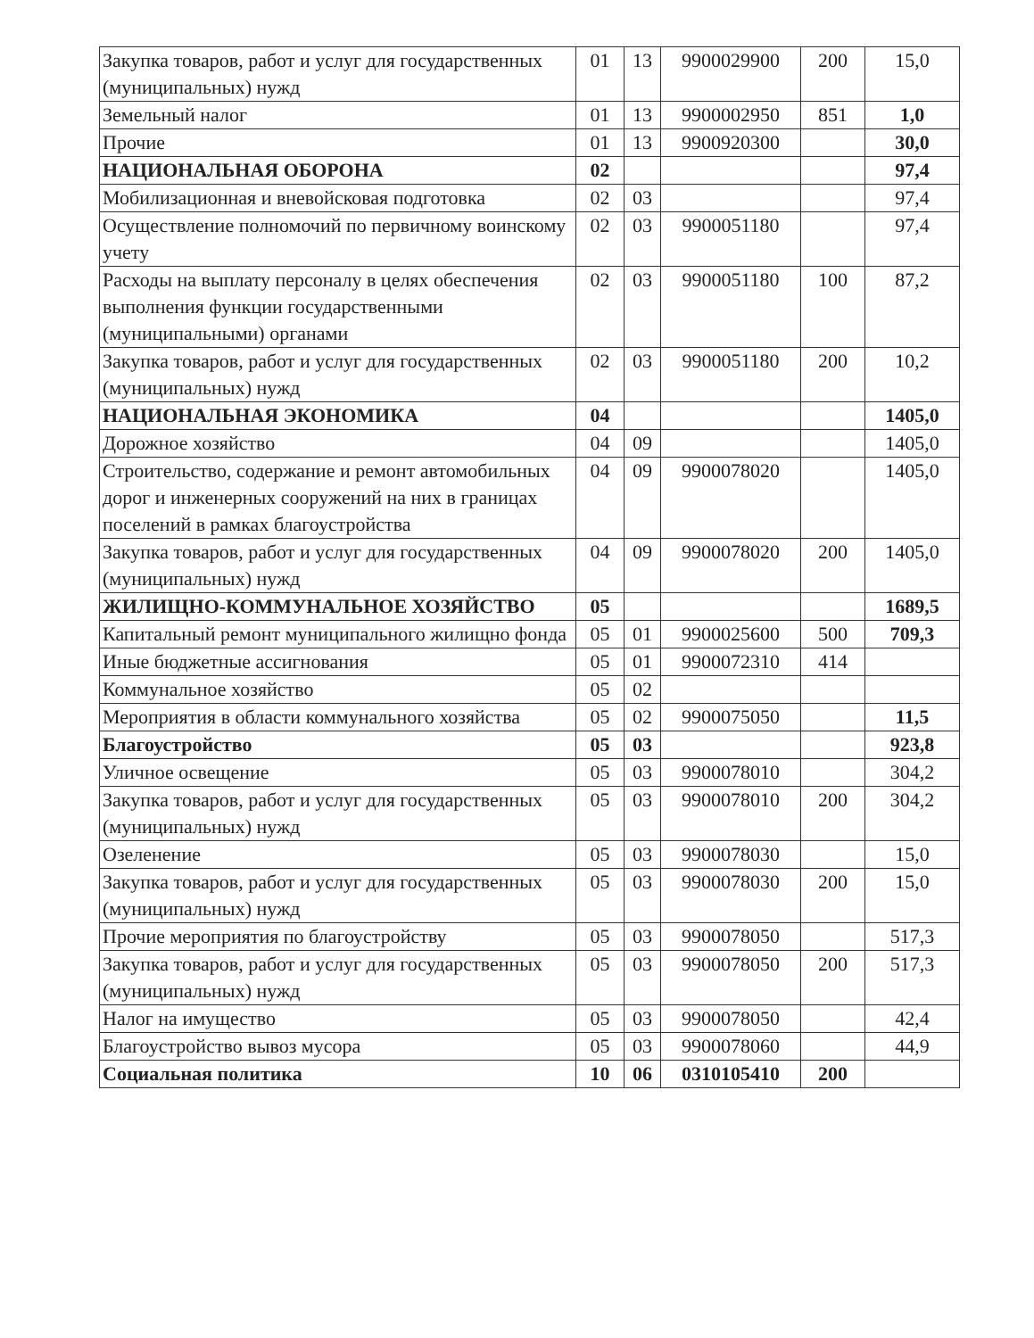| Закупка товаров, работ и услуг для государственных (муниципальных) нужд | 01 | 13 | 9900029900 | 200 | 15,0 |
| Земельный налог | 01 | 13 | 9900002950 | 851 | 1,0 |
| Прочие | 01 | 13 | 9900920300 | | 30,0 |
| НАЦИОНАЛЬНАЯ ОБОРОНА | 02 | | | | 97,4 |
| Мобилизационная и вневойсковая подготовка | 02 | 03 | | | 97,4 |
| Осуществление полномочий по первичному воинскому учету | 02 | 03 | 9900051180 | | 97,4 |
| Расходы на выплату персоналу в целях обеспечения выполнения функции государственными (муниципальными) органами | 02 | 03 | 9900051180 | 100 | 87,2 |
| Закупка товаров, работ и услуг для государственных (муниципальных) нужд | 02 | 03 | 9900051180 | 200 | 10,2 |
| НАЦИОНАЛЬНАЯ ЭКОНОМИКА | 04 | | | | 1405,0 |
| Дорожное хозяйство | 04 | 09 | | | 1405,0 |
| Строительство, содержание и ремонт автомобильных дорог и инженерных сооружений на них в границах поселений в рамках благоустройства | 04 | 09 | 9900078020 | | 1405,0 |
| Закупка товаров, работ и услуг для государственных (муниципальных) нужд | 04 | 09 | 9900078020 | 200 | 1405,0 |
| ЖИЛИЩНО-КОММУНАЛЬНОЕ ХОЗЯЙСТВО | 05 | | | | 1689,5 |
| Капитальный ремонт муниципального жилищно фонда | 05 | 01 | 9900025600 | 500 | 709,3 |
| Иные бюджетные ассигнования | 05 | 01 | 9900072310 | 414 | |
| Коммунальное хозяйство | 05 | 02 | | | |
| Мероприятия в области коммунального хозяйства | 05 | 02 | 9900075050 | | 11,5 |
| Благоустройство | 05 | 03 | | | 923,8 |
| Уличное освещение | 05 | 03 | 9900078010 | | 304,2 |
| Закупка товаров, работ и услуг для государственных (муниципальных) нужд | 05 | 03 | 9900078010 | 200 | 304,2 |
| Озеленение | 05 | 03 | 9900078030 | | 15,0 |
| Закупка товаров, работ и услуг для государственных (муниципальных) нужд | 05 | 03 | 9900078030 | 200 | 15,0 |
| Прочие мероприятия по благоустройству | 05 | 03 | 9900078050 | | 517,3 |
| Закупка товаров, работ и услуг для государственных (муниципальных) нужд | 05 | 03 | 9900078050 | 200 | 517,3 |
| Налог на имущество | 05 | 03 | 9900078050 | | 42,4 |
| Благоустройство вывоз мусора | 05 | 03 | 9900078060 | | 44,9 |
| Социальная политика | 10 | 06 | 0310105410 | 200 | |